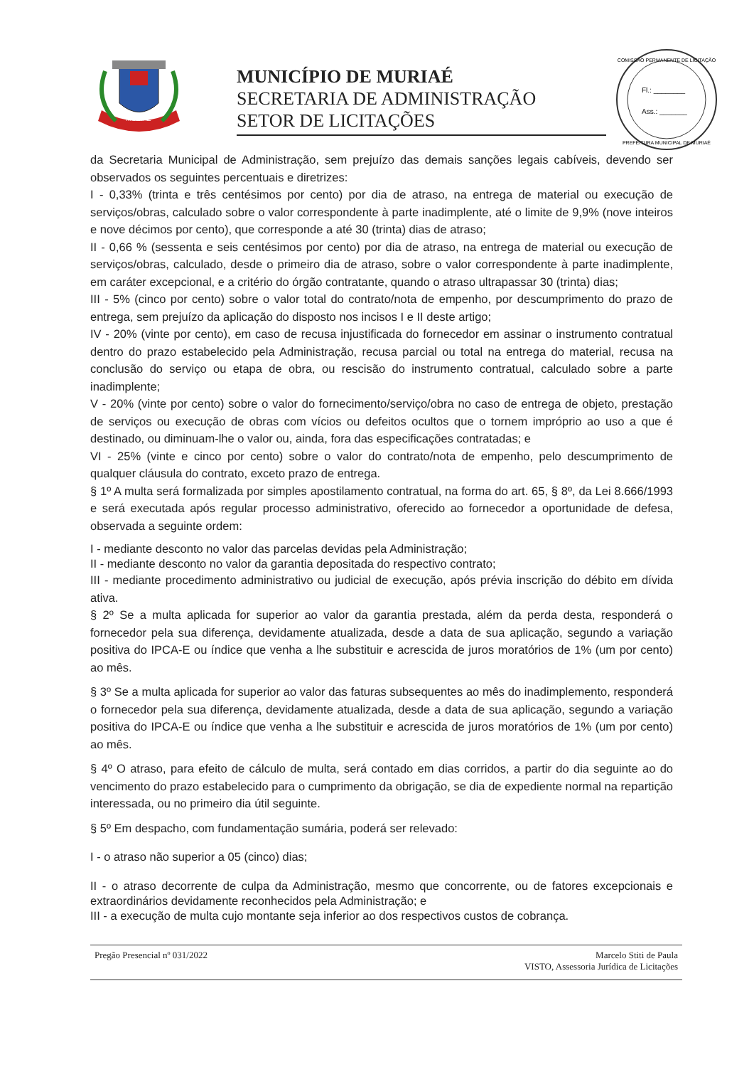MURIAÉ
MUNICÍPIO DE MURIAÉ
SECRETARIA DE ADMINISTRAÇÃO
SETOR DE LICITAÇÕES
Fl.: ________
Ass.: _______
COMISSÃO PERMANENTE DE LICITAÇÃO
PREFEITURA MUNICIPAL DE MURIAÉ
da Secretaria Municipal de Administração, sem prejuízo das demais sanções legais cabíveis, devendo ser observados os seguintes percentuais e diretrizes:
I - 0,33% (trinta e três centésimos por cento) por dia de atraso, na entrega de material ou execução de serviços/obras, calculado sobre o valor correspondente à parte inadimplente, até o limite de 9,9% (nove inteiros e nove décimos por cento), que corresponde a até 30 (trinta) dias de atraso;
II - 0,66 % (sessenta e seis centésimos por cento) por dia de atraso, na entrega de material ou execução de serviços/obras, calculado, desde o primeiro dia de atraso, sobre o valor correspondente à parte inadimplente, em caráter excepcional, e a critério do órgão contratante, quando o atraso ultrapassar 30 (trinta) dias;
III - 5% (cinco por cento) sobre o valor total do contrato/nota de empenho, por descumprimento do prazo de entrega, sem prejuízo da aplicação do disposto nos incisos I e II deste artigo;
IV - 20% (vinte por cento), em caso de recusa injustificada do fornecedor em assinar o instrumento contratual dentro do prazo estabelecido pela Administração, recusa parcial ou total na entrega do material, recusa na conclusão do serviço ou etapa de obra, ou rescisão do instrumento contratual, calculado sobre a parte inadimplente;
V - 20% (vinte por cento) sobre o valor do fornecimento/serviço/obra no caso de entrega de objeto, prestação de serviços ou execução de obras com vícios ou defeitos ocultos que o tornem impróprio ao uso a que é destinado, ou diminuam-lhe o valor ou, ainda, fora das especificações contratadas; e
VI - 25% (vinte e cinco por cento) sobre o valor do contrato/nota de empenho, pelo descumprimento de qualquer cláusula do contrato, exceto prazo de entrega.
§ 1º A multa será formalizada por simples apostilamento contratual, na forma do art. 65, § 8º, da Lei 8.666/1993 e será executada após regular processo administrativo, oferecido ao fornecedor a oportunidade de defesa, observada a seguinte ordem:
I - mediante desconto no valor das parcelas devidas pela Administração;
II - mediante desconto no valor da garantia depositada do respectivo contrato;
III - mediante procedimento administrativo ou judicial de execução, após prévia inscrição do débito em dívida ativa.
§ 2º Se a multa aplicada for superior ao valor da garantia prestada, além da perda desta, responderá o fornecedor pela sua diferença, devidamente atualizada, desde a data de sua aplicação, segundo a variação positiva do IPCA-E ou índice que venha a lhe substituir e acrescida de juros moratórios de 1% (um por cento) ao mês.
§ 3º Se a multa aplicada for superior ao valor das faturas subsequentes ao mês do inadimplemento, responderá o fornecedor pela sua diferença, devidamente atualizada, desde a data de sua aplicação, segundo a variação positiva do IPCA-E ou índice que venha a lhe substituir e acrescida de juros moratórios de 1% (um por cento) ao mês.
§ 4º O atraso, para efeito de cálculo de multa, será contado em dias corridos, a partir do dia seguinte ao do vencimento do prazo estabelecido para o cumprimento da obrigação, se dia de expediente normal na repartição interessada, ou no primeiro dia útil seguinte.
§ 5º Em despacho, com fundamentação sumária, poderá ser relevado:
I - o atraso não superior a 05 (cinco) dias;
II - o atraso decorrente de culpa da Administração, mesmo que concorrente, ou de fatores excepcionais e extraordinários devidamente reconhecidos pela Administração; e
III - a execução de multa cujo montante seja inferior ao dos respectivos custos de cobrança.
Pregão Presencial nº 031/2022 Marcelo Stiti de Paula
VISTO, Assessoria Jurídica de Licitações